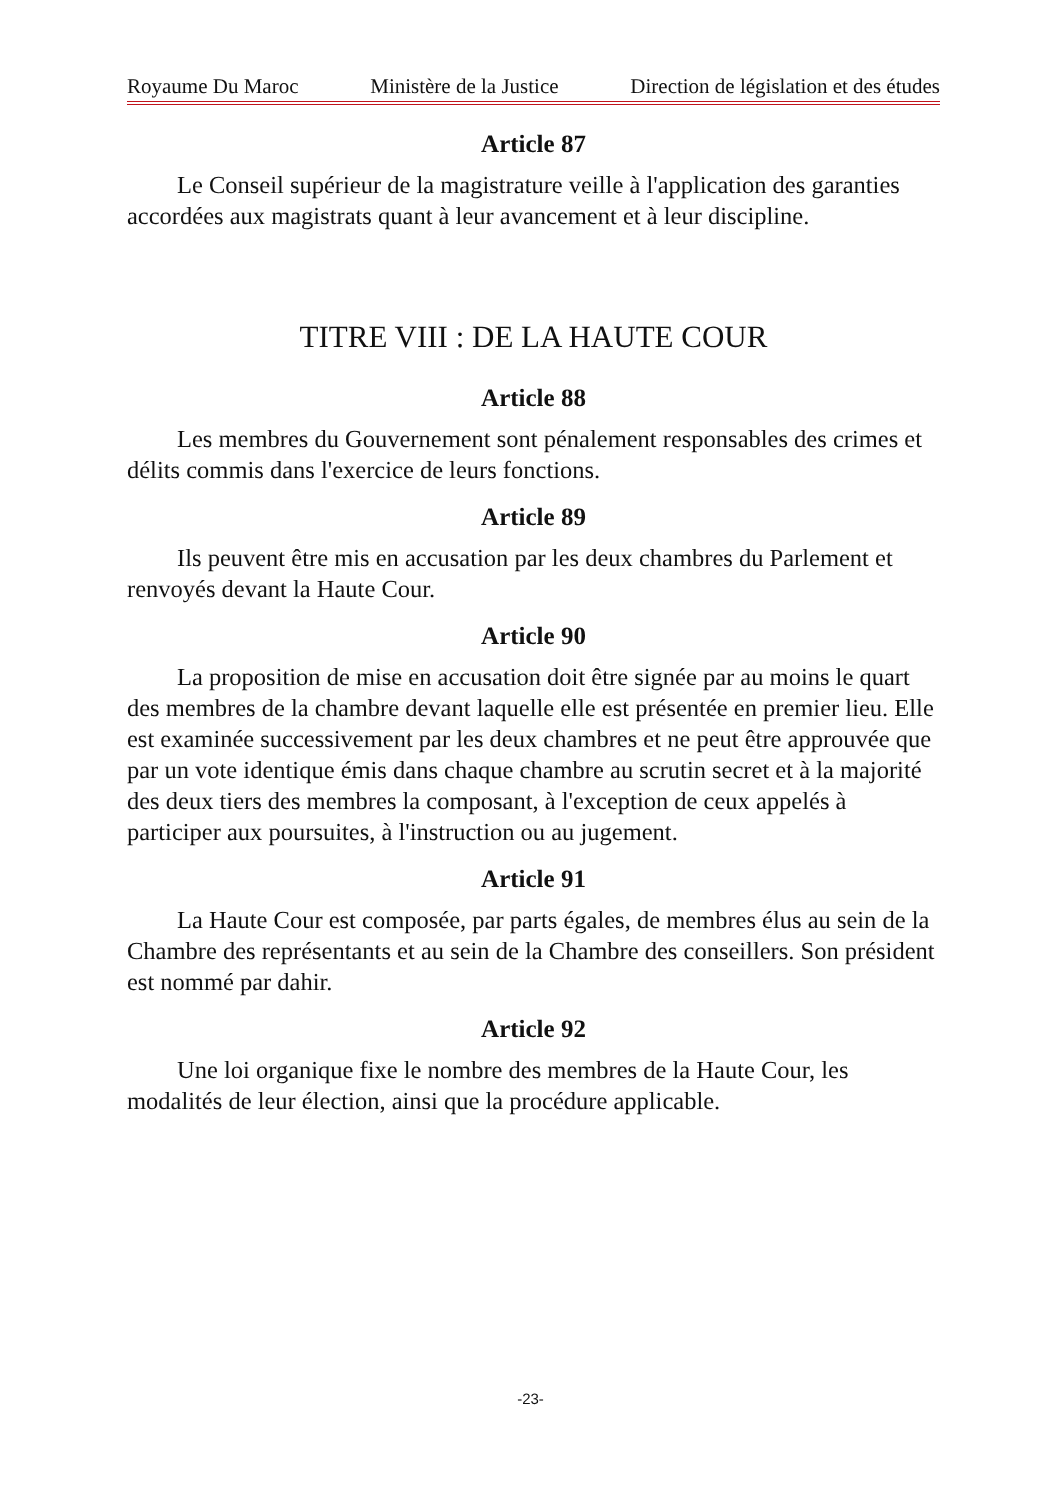Royaume Du Maroc Ministère de la Justice Direction de législation et des études
Article 87
Le Conseil supérieur de la magistrature veille à l'application des garanties accordées aux magistrats quant à leur avancement et à leur discipline.
TITRE VIII : DE LA HAUTE COUR
Article 88
Les membres du Gouvernement sont pénalement responsables des crimes et délits commis dans l'exercice de leurs fonctions.
Article 89
Ils peuvent être mis en accusation par les deux chambres du Parlement et renvoyés devant la Haute Cour.
Article 90
La proposition de mise en accusation doit être signée par au moins le quart des membres de la chambre devant laquelle elle est présentée en premier lieu. Elle est examinée successivement par les deux chambres et ne peut être approuvée que par un vote identique émis dans chaque chambre au scrutin secret et à la majorité des deux tiers des membres la composant, à l'exception de ceux appelés à participer aux poursuites, à l'instruction ou au jugement.
Article 91
La Haute Cour est composée, par parts égales, de membres élus au sein de la Chambre des représentants et au sein de la Chambre des conseillers. Son président est nommé par dahir.
Article 92
Une loi organique fixe le nombre des membres de la Haute Cour, les modalités de leur élection, ainsi que la procédure applicable.
-23-